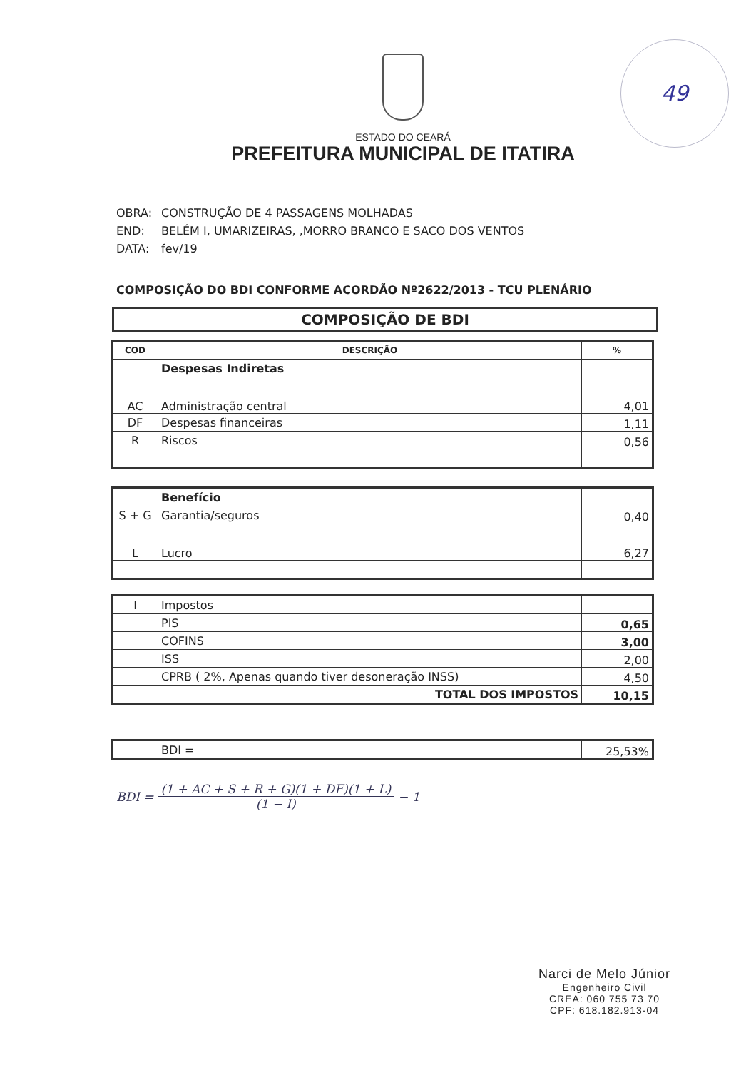49
ESTADO DO CEARÁ
PREFEITURA MUNICIPAL DE ITATIRA
OBRA: CONSTRUÇÃO DE 4 PASSAGENS MOLHADAS
END: BELÉM I, UMARIZEIRAS, ,MORRO BRANCO E SACO DOS VENTOS
DATA: fev/19
COMPOSIÇÃO DO BDI CONFORME ACORDÃO Nº2622/2013 - TCU PLENÁRIO
COMPOSIÇÃO DE BDI
| COD | DESCRIÇÃO | % |
| --- | --- | --- |
| | Despesas Indiretas | |
| AC | Administração central | 4,01 |
| DF | Despesas financeiras | 1,11 |
| R | Riscos | 0,56 |
| | Benefício | |
| S + G | Garantia/seguros | 0,40 |
| L | Lucro | 6,27 |
| I | Impostos | |
| | PIS | 0,65 |
| | COFINS | 3,00 |
| | ISS | 2,00 |
| | CPRB ( 2%, Apenas quando tiver desoneração INSS) | 4,50 |
| | TOTAL DOS IMPOSTOS | 10,15 |
| | BDI = | 25,53% |
BDI =
(1 + AC + S + R + G)(1 + DF)(1 + L)
(1 − I)
− 1
Narci de Melo Júnior
Engenheiro Civil
CREA: 060 755 73 70
CPF: 618.182.913-04